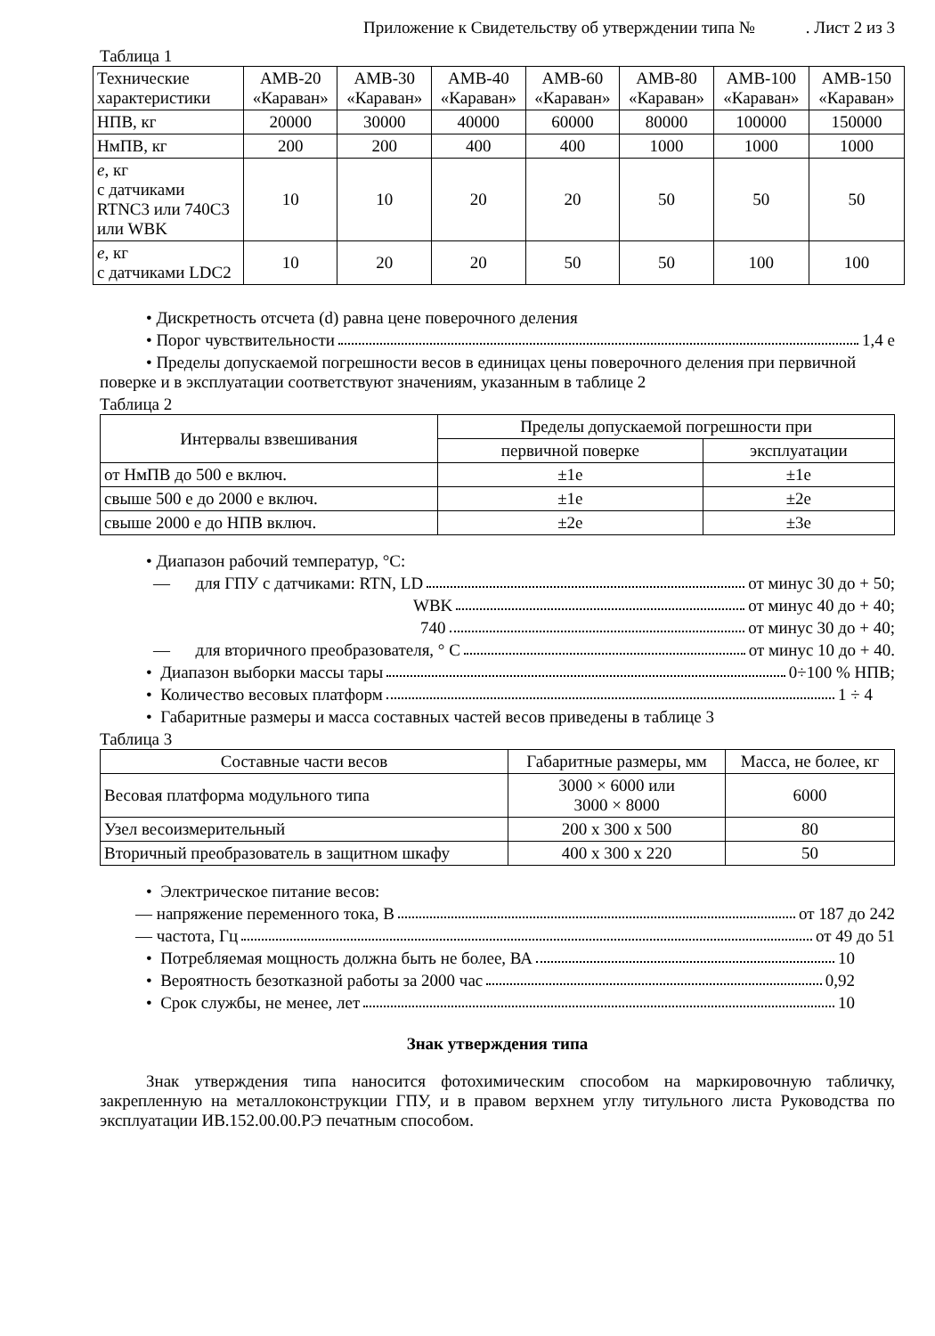Приложение к Свидетельству об утверждении типа № . Лист 2 из 3
Таблица 1
| Технические характеристики | АМВ-20 «Караван» | АМВ-30 «Караван» | АМВ-40 «Караван» | АМВ-60 «Караван» | АМВ-80 «Караван» | АМВ-100 «Караван» | АМВ-150 «Караван» |
| --- | --- | --- | --- | --- | --- | --- | --- |
| НПВ, кг | 20000 | 30000 | 40000 | 60000 | 80000 | 100000 | 150000 |
| НмПВ, кг | 200 | 200 | 400 | 400 | 1000 | 1000 | 1000 |
| e , кг с датчиками RTNC3 или 740C3 или WBK | 10 | 10 | 20 | 20 | 50 | 50 | 50 |
| e , кг с датчиками LDC2 | 10 | 20 | 20 | 50 | 50 | 100 | 100 |
• Дискретность отсчета (d) равна цене поверочного деления
• Порог чувствительности 1,4 е
• Пределы допускаемой погрешности весов в единицах цены поверочного деления при первичной поверке и в эксплуатации соответствуют значениям, указанным в таблице 2
Таблица 2
| Интервалы взвешивания | Пределы допускаемой погрешности при | |
| --- | --- | --- |
| | первичной поверке | эксплуатации |
| от НмПВ до 500 е включ. | ±1е | ±1е |
| свыше 500 е до 2000 е включ. | ±1е | ±2е |
| свыше 2000 е до НПВ включ. | ±2е | ±3е |
• Диапазон рабочий температур, °С:
— для ГПУ с датчиками: RTN, LD от минус 30 до + 50;
WBK от минус 40 до + 40;
740 от минус 30 до + 40;
— для вторичного преобразователя, ° С от минус 10 до + 40.
• Диапазон выборки массы тары 0÷100 % НПВ;
• Количество весовых платформ 1 ÷ 4
• Габаритные размеры и масса составных частей весов приведены в таблице 3
Таблица 3
| Составные части весов | Габаритные размеры, мм | Масса, не более, кг |
| --- | --- | --- |
| Весовая платформа модульного типа | 3000 × 6000 или 3000 × 8000 | 6000 |
| Узел весоизмерительный | 200 х 300 х 500 | 80 |
| Вторичный преобразователь в защитном шкафу | 400 х 300 х 220 | 50 |
• Электрическое питание весов:
— напряжение переменного тока, В от 187 до 242
— частота, Гц от 49 до 51
• Потребляемая мощность должна быть не более, ВА 10
• Вероятность безотказной работы за 2000 час 0,92
• Срок службы, не менее, лет 10
Знак утверждения типа
Знак утверждения типа наносится фотохимическим способом на маркировочную табличку, закрепленную на металлоконструкции ГПУ, и в правом верхнем углу титульного листа Руководства по эксплуатации ИВ.152.00.00.РЭ печатным способом.